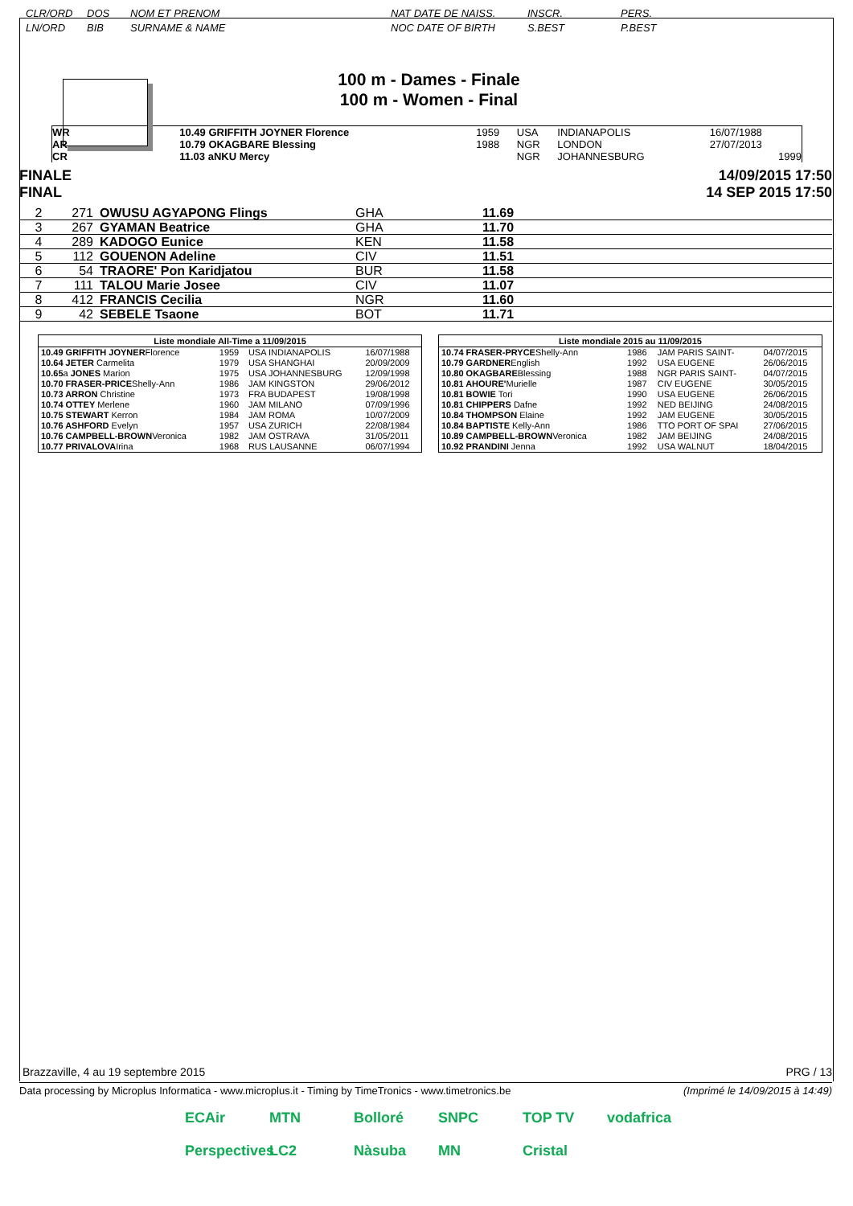CLR/ORD
LN/ORD DOS
BIB NOM ET PRENOM
SURNAME & NAME NAT DATE DE NAISS.
NOC DATE OF BIRTH INSCR.
S.BEST PERS.
P.BEST
100 m - Dames - Finale
100 m - Women - Final
| WR | | 10.49 GRIFFITH JOYNER Florence | 1959 | USA | INDIANAPOLIS | 16/07/1988 |
| AR | | 10.79 OKAGBARE Blessing | 1988 | NGR | LONDON | 27/07/2013 |
| CR | | 11.03 aNKU Mercy | | NGR | JOHANNESBURG | 1999 |
FINALE
FINAL 14/09/2015 17:50
14 SEP 2015 17:50
| 2 | 271 | OWUSU AGYAPONG Flings | GHA | 11.69 |
| 3 | 267 | GYAMAN Beatrice | GHA | 11.70 |
| 4 | 289 | KADOGO Eunice | KEN | 11.58 |
| 5 | 112 | GOUENON Adeline | CIV | 11.51 |
| 6 | 54 | TRAORE' Pon Karidjatou | BUR | 11.58 |
| 7 | 111 | TALOU Marie Josee | CIV | 11.07 |
| 8 | 412 | FRANCIS Cecilia | NGR | 11.60 |
| 9 | 42 | SEBELE Tsaone | BOT | 11.71 |
| Liste mondiale All-Time a 11/09/2015 | | | |
| --- | --- | --- | --- |
| 10.49 GRIFFITH JOYNER Florence | 1959 | USA INDIANAPOLIS | 16/07/1988 |
| 10.64 JETER Carmelita | 1979 | USA SHANGHAI | 20/09/2009 |
| 10.65 a JONES Marion | 1975 | USA JOHANNESBURG | 12/09/1998 |
| 10.70 FRASER-PRICE Shelly-Ann | 1986 | JAM KINGSTON | 29/06/2012 |
| 10.73 ARRON Christine | 1973 | FRA BUDAPEST | 19/08/1998 |
| 10.74 OTTEY Merlene | 1960 | JAM MILANO | 07/09/1996 |
| 10.75 STEWART Kerron | 1984 | JAM ROMA | 10/07/2009 |
| 10.76 ASHFORD Evelyn | 1957 | USA ZURICH | 22/08/1984 |
| 10.76 CAMPBELL-BROWN Veronica | 1982 | JAM OSTRAVA | 31/05/2011 |
| 10.77 PRIVALOVA Irina | 1968 | RUS LAUSANNE | 06/07/1994 |
| Liste mondiale 2015 au 11/09/2015 | | | |
| --- | --- | --- | --- |
| 10.74 FRASER-PRYCE Shelly-Ann | 1986 | JAM PARIS SAINT- | 04/07/2015 |
| 10.79 GARDNER English | 1992 | USA EUGENE | 26/06/2015 |
| 10.80 OKAGBARE Blessing | 1988 | NGR PARIS SAINT- | 04/07/2015 |
| 10.81 AHOURE' Murielle | 1987 | CIV EUGENE | 30/05/2015 |
| 10.81 BOWIE Tori | 1990 | USA EUGENE | 26/06/2015 |
| 10.81 CHIPPERS Dafne | 1992 | NED BEIJING | 24/08/2015 |
| 10.84 THOMPSON Elaine | 1992 | JAM EUGENE | 30/05/2015 |
| 10.84 BAPTISTE Kelly-Ann | 1986 | TTO PORT OF SPAI | 27/06/2015 |
| 10.89 CAMPBELL-BROWN Veronica | 1982 | JAM BEIJING | 24/08/2015 |
| 10.92 PRANDINI Jenna | 1992 | USA WALNUT | 18/04/2015 |
Brazzaville, 4 au 19 septembre 2015 PRG / 13
Data processing by Microplus Informatica - www.microplus.it - Timing by TimeTronics - www.timetronics.be (Imprimé le 14/09/2015 à 14:49)
ECAir MTN Bolloré SNPC TOP TV vodafrica Perspectives LC2 Nàsuba MN Cristal